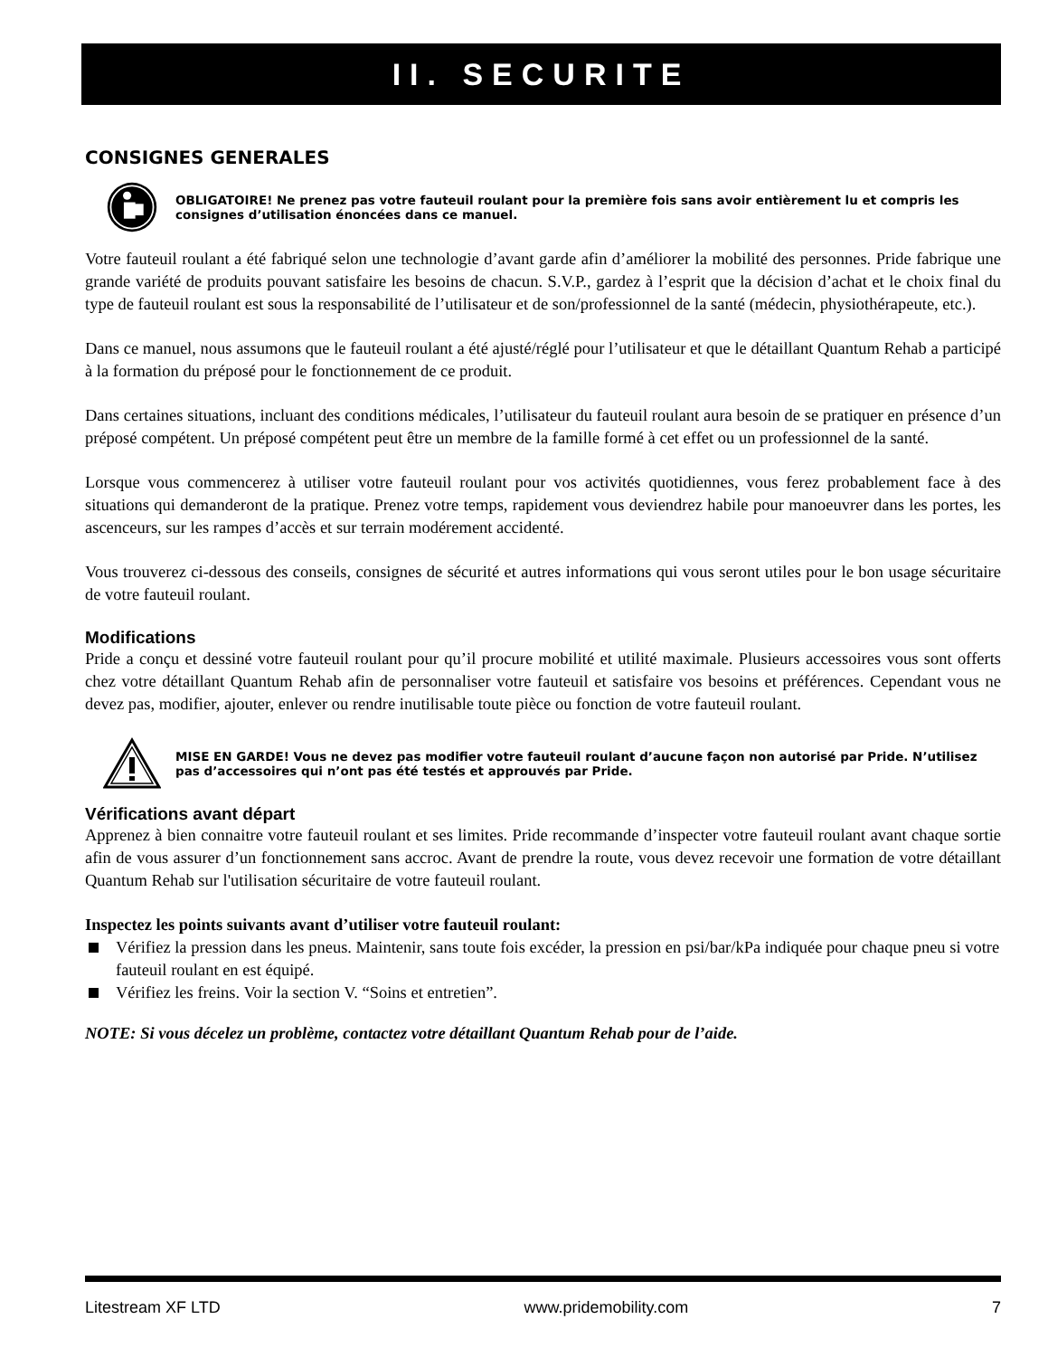II. SECURITE
CONSIGNES GENERALES
OBLIGATOIRE! Ne prenez pas votre fauteuil roulant pour la première fois sans avoir entièrement lu et compris les consignes d’utilisation énoncées dans ce manuel.
Votre fauteuil roulant a été fabriqué selon une technologie d’avant garde afin d’améliorer la mobilité des personnes. Pride fabrique une grande variété de produits pouvant satisfaire les besoins de chacun. S.V.P., gardez à l’esprit que la décision d’achat et le choix final du type de fauteuil roulant est sous la responsabilité de l’utilisateur et de son/professionnel de la santé (médecin, physiothérapeute, etc.).
Dans ce manuel, nous assumons que le fauteuil roulant a été ajusté/réglé pour l’utilisateur et que le détaillant Quantum Rehab a participé à la formation du préposé pour le fonctionnement de ce produit.
Dans certaines situations, incluant des conditions médicales, l’utilisateur du fauteuil roulant aura besoin de se pratiquer en présence d’un préposé compétent. Un préposé compétent peut être un membre de la famille formé à cet effet ou un professionnel de la santé.
Lorsque vous commencerez à utiliser votre fauteuil roulant pour vos activités quotidiennes, vous ferez probablement face à des situations qui demanderont de la pratique. Prenez votre temps, rapidement vous deviendrez habile pour manoeuvrer dans les portes, les ascenceurs, sur les rampes d’accès et sur terrain modérement accidenté.
Vous trouverez ci-dessous des conseils, consignes de sécurité et autres informations qui vous seront utiles pour le bon usage sécuritaire de votre fauteuil roulant.
Modifications
Pride a conçu et dessiné votre fauteuil roulant pour qu’il procure mobilité et utilité maximale. Plusieurs accessoires vous sont offerts chez votre détaillant Quantum Rehab afin de personnaliser votre fauteuil et satisfaire vos besoins et préférences. Cependant vous ne devez pas, modifier, ajouter, enlever ou rendre inutilisable toute pièce ou fonction de votre fauteuil roulant.
MISE EN GARDE! Vous ne devez pas modifier votre fauteuil roulant d’aucune façon non autorisé par Pride. N’utilisez pas d’accessoires qui n’ont pas été testés et approuvés par Pride.
Vérifications avant départ
Apprenez à bien connaitre votre fauteuil roulant et ses limites. Pride recommande d’inspecter votre fauteuil roulant avant chaque sortie afin de vous assurer d’un fonctionnement sans accroc. Avant de prendre la route, vous devez recevoir une formation de votre détaillant Quantum Rehab sur l'utilisation sécuritaire de votre fauteuil roulant.
Inspectez les points suivants avant d’utiliser votre fauteuil roulant:
Vérifiez la pression dans les pneus. Maintenir, sans toute fois excéder, la pression en psi/bar/kPa indiquée pour chaque pneu si votre fauteuil roulant en est équipé.
Vérifiez les freins. Voir la section V. “Soins et entretien”.
NOTE: Si vous décelez un problème, contactez votre détaillant Quantum Rehab pour de l’aide.
Litestream XF LTD www.pridemobility.com 7